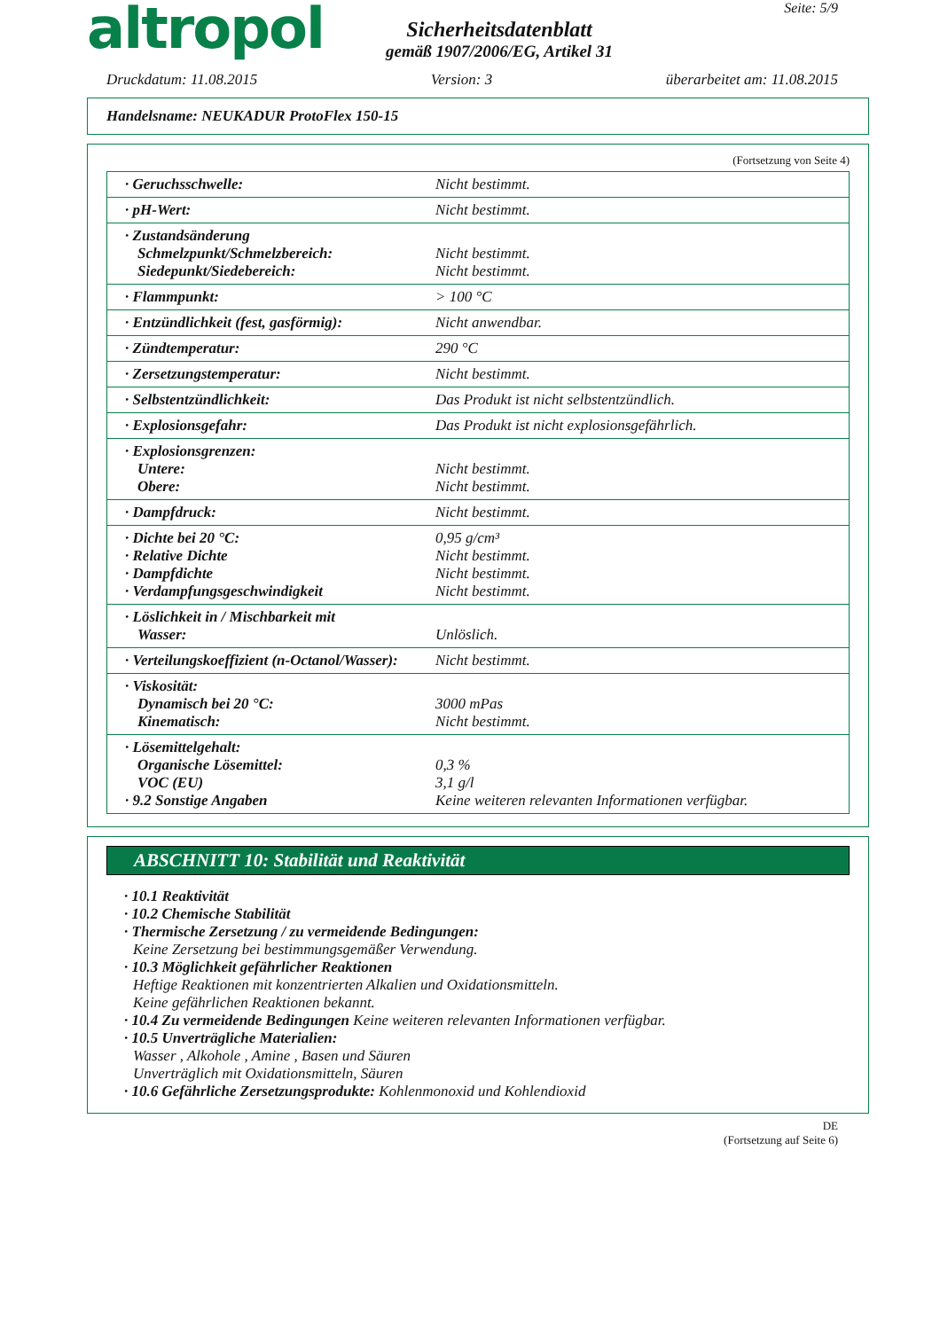altropol
Sicherheitsdatenblatt
gemäß 1907/2006/EG, Artikel 31
Seite: 5/9
Druckdatum: 11.08.2015 Version: 3 überarbeitet am: 11.08.2015
Handelsname: NEUKADUR ProtoFlex 150-15
(Fortsetzung von Seite 4)
| · Geruchsschwelle: | Nicht bestimmt. |
| · pH-Wert: | Nicht bestimmt. |
| · Zustandsänderung Schmelzpunkt/Schmelzbereich: Siedepunkt/Siedebereich: | Nicht bestimmt. Nicht bestimmt. |
| · Flammpunkt: | > 100 °C |
| · Entzündlichkeit (fest, gasförmig): | Nicht anwendbar. |
| · Zündtemperatur: | 290 °C |
| · Zersetzungstemperatur: | Nicht bestimmt. |
| · Selbstentzündlichkeit: | Das Produkt ist nicht selbstentzündlich. |
| · Explosionsgefahr: | Das Produkt ist nicht explosionsgefährlich. |
| · Explosionsgrenzen: Untere: Obere: | Nicht bestimmt. Nicht bestimmt. |
| · Dampfdruck: | Nicht bestimmt. |
| · Dichte bei 20 °C: · Relative Dichte · Dampfdichte · Verdampfungsgeschwindigkeit | 0,95 g/cm³ Nicht bestimmt. Nicht bestimmt. Nicht bestimmt. |
| · Löslichkeit in / Mischbarkeit mit Wasser: | Unlöslich. |
| · Verteilungskoeffizient (n-Octanol/Wasser): | Nicht bestimmt. |
| · Viskosität: Dynamisch bei 20 °C: Kinematisch: | 3000 mPas Nicht bestimmt. |
| · Lösemittelgehalt: Organische Lösemittel: VOC (EU) · 9.2 Sonstige Angaben | 0,3 % 3,1 g/l Keine weiteren relevanten Informationen verfügbar. |
ABSCHNITT 10: Stabilität und Reaktivität
· 10.1 Reaktivität
· 10.2 Chemische Stabilität
· Thermische Zersetzung / zu vermeidende Bedingungen:
Keine Zersetzung bei bestimmungsgemäßer Verwendung.
· 10.3 Möglichkeit gefährlicher Reaktionen
Heftige Reaktionen mit konzentrierten Alkalien und Oxidationsmitteln.
Keine gefährlichen Reaktionen bekannt.
· 10.4 Zu vermeidende Bedingungen Keine weiteren relevanten Informationen verfügbar.
· 10.5 Unverträgliche Materialien:
Wasser , Alkohole , Amine , Basen und Säuren
Unverträglich mit Oxidationsmitteln, Säuren
· 10.6 Gefährliche Zersetzungsprodukte: Kohlenmonoxid und Kohlendioxid
DE
(Fortsetzung auf Seite 6)